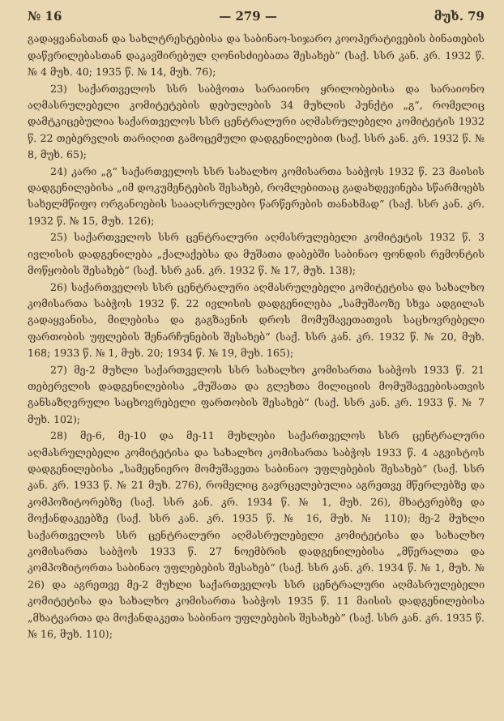№ 16 — 279 — მუხ. 79
გადაყვანასთან და სახლტრესტებისა და საბინაო-სიჯარო კოოპერატივების ბინათების დაწვრილებასთან დაკავშირებულ ღონისძიებათა შესახებ“ (საქ. სსრ კან. კრ. 1932 წ. № 4 მუხ. 40; 1935 წ. № 14, მუხ. 76);
23) საქართველოს სსრ საბჭოთა სარაიონო ყრილობებისა და სარაიონო აღმასრულებელი კომიტეტების დებულების 34 მუხლის პუნქტი „გ“, რომელიც დამტკიცებულია საქართველოს სსრ ცენტრალური აღმასრულებელი კომიტეტის 1932 წ. 22 თებერვლის თარიღით გამოცემული დადგენილებით (საქ. სსრ კან. კრ. 1932 წ. № 8, მუხ. 65);
24) კარი „გ“ საქართველოს სსრ სახალხო კომისართა საბჭოს 1932 წ. 23 მაისის დადგენილებისა „იმ დოკუმენტების შესახებ, რომლებითაც გადახდევინება სწარმოებს სახელმწიფო ორგანოების საააღსრულებო წარწერების თანახმად“ (საქ. სსრ კან. კრ. 1932 წ. № 15, მუხ. 126);
25) საქართველოს სსრ ცენტრალური აღმასრულებელი კომიტეტის 1932 წ. 3 ივლისის დადგენილება „ქალაქებსა და მუშათა დაბებში საბინაო ფონდის რემონტის მოწყობის შესახებ“ (საქ. სსრ კან. კრ. 1932 წ. № 17, მუხ. 138);
26) საქართველოს სსრ ცენტრალური აღმასრულებელი კომიტეტისა და სახალხო კომისართა საბჭოს 1932 წ. 22 ივლისის დადგენილება „სამუშაოზე სხვა ადგილას გადაყვანისა, მილებისა და გაგზავნის დროს მომუშავეთათვის საცხოვრებელი ფართობის უფლების შენარჩუნების შესახებ“ (საქ. სსრ კან. კრ. 1932 წ. № 20, მუხ. 168; 1933 წ. № 1, მუხ. 20; 1934 წ. № 19, მუხ. 165);
27) მე-2 მუხლი საქართველოს სსრ სახალხო კომისართა საბჭოს 1933 წ. 21 თებერვლის დადგენილებისა „მუშათა და გლეხთა მილიციის მომუშავეებისათვის განსაზღვრული საცხოვრებელი ფართობის შესახებ“ (საქ. სსრ კან. კრ. 1933 წ. № 7 მუხ. 102);
28) მე-6, მე-10 და მე-11 მუხლები საქართველოს სსრ ცენტრალური აღმასრულებელი კომიტეტისა და სახალხო კომისართა საბჭოს 1933 წ. 4 აგვისტოს დადგენილებისა „სამეცნიერო მომუშავეთა საბინაო უფლებების შესახებ“ (საქ. სსრ კან. კრ. 1933 წ. № 21 მუხ. 276), რომელიც გავრცელებულია აგრეთვე მწერლებზე და კომპოზიტორებზე (საქ. სსრ კან. კრ. 1934 წ. № 1, მუხ. 26), მხატვრებზე და მოქანდაკეებზე (საქ. სსრ კან. კრ. 1935 წ. № 16, მუხ. № 110); მე-2 მუხლი საქართველოს სსრ ცენტრალური აღმასრულებელი კომიტეტისა და სახალხო კომისართა საბჭოს 1933 წ. 27 ნოემბრის დადგენილებისა „მწერალთა და კომპოზიტორთა საბინაო უფლებების შესახებ“ (საქ. სსრ კან. კრ. 1934 წ. № 1, მუხ. № 26) და აგრეთვე მე-2 მუხლი საქართველოს სსრ ცენტრალური აღმასრულებელი კომიტეტისა და სახალხო კომისართა საბჭოს 1935 წ. 11 მაისის დადგენილებისა „მხატვართა და მოქანდაკეთა საბინაო უფლებების შესახებ“ (საქ. სსრ კან. კრ. 1935 წ. № 16, მუხ. 110);